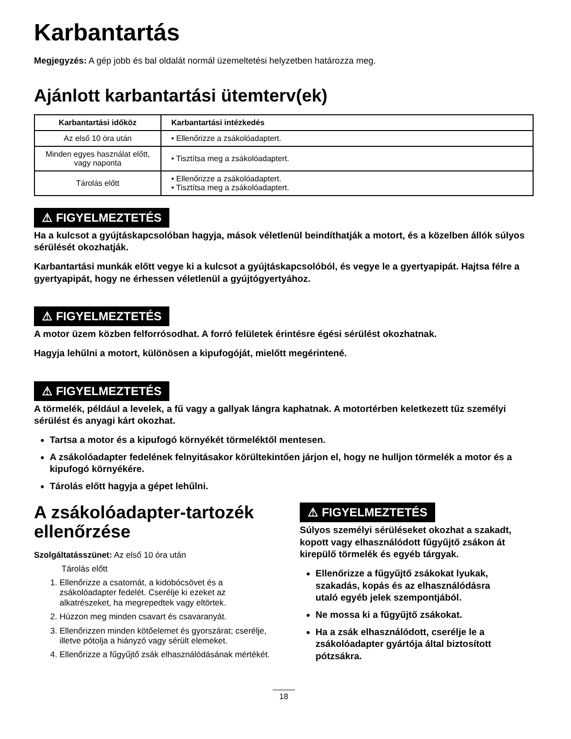Karbantartás
Megjegyzés: A gép jobb és bal oldalát normál üzemeltetési helyzetben határozza meg.
Ajánlott karbantartási ütemterv(ek)
| Karbantartási időköz | Karbantartási intézkedés |
| --- | --- |
| Az első 10 óra után | • Ellenőrizze a zsákolóadaptert. |
| Minden egyes használat előtt, vagy naponta | • Tisztítsa meg a zsákolóadaptert. |
| Tárolás előtt | • Ellenőrizze a zsákolóadaptert. • Tisztítsa meg a zsákolóadaptert. |
⚠ FIGYELMEZTETÉS
Ha a kulcsot a gyújtáskapcsolóban hagyja, mások véletlenül beindíthatják a motort, és a közelben állók súlyos sérülését okozhatják.
Karbantartási munkák előtt vegye ki a kulcsot a gyújtáskapcsolóból, és vegye le a gyertyapipát. Hajtsa félre a gyertyapipát, hogy ne érhessen véletlenül a gyújtógyertyához.
⚠ FIGYELMEZTETÉS
A motor üzem közben felforrósodhat. A forró felületek érintésre égési sérülést okozhatnak.
Hagyja lehűlni a motort, különösen a kipufogóját, mielőtt megérintené.
⚠ FIGYELMEZTETÉS
A törmelék, például a levelek, a fű vagy a gallyak lángra kaphatnak. A motortérben keletkezett tűz személyi sérülést és anyagi kárt okozhat.
Tartsa a motor és a kipufogó környékét törmeléktől mentesen.
A zsákolóadapter fedelének felnyitásakor körültekintően járjon el, hogy ne hulljon törmelék a motor és a kipufogó környékére.
Tárolás előtt hagyja a gépet lehűlni.
A zsákolóadapter-tartozék ellenőrzése
Szolgáltatásszünet: Az első 10 óra után
Tárolás előtt
1. Ellenőrizze a csatornát, a kidobócsövet és a zsákolóadapter fedelét. Cserélje ki ezeket az alkatrészeket, ha megrepedtek vagy eltörtek.
2. Húzzon meg minden csavart és csavaranyát.
3. Ellenőrizzen minden kötőelemet és gyorszárat; cserélje, illetve pótolja a hiányzó vagy sérült elemeket.
4. Ellenőrizze a fűgyűjtő zsák elhasználódásának mértékét.
⚠ FIGYELMEZTETÉS
Súlyos személyi sérüléseket okozhat a szakadt, kopott vagy elhasználódott fűgyűjtő zsákon át kirepülő törmelék és egyéb tárgyak.
Ellenőrizze a fűgyűjtő zsákokat lyukak, szakadás, kopás és az elhasználódásra utaló egyéb jelek szempontjából.
Ne mossa ki a fűgyűjtő zsákokat.
Ha a zsák elhasználódott, cserélje le a zsákolóadapter gyártója által biztosított pótzsákra.
18